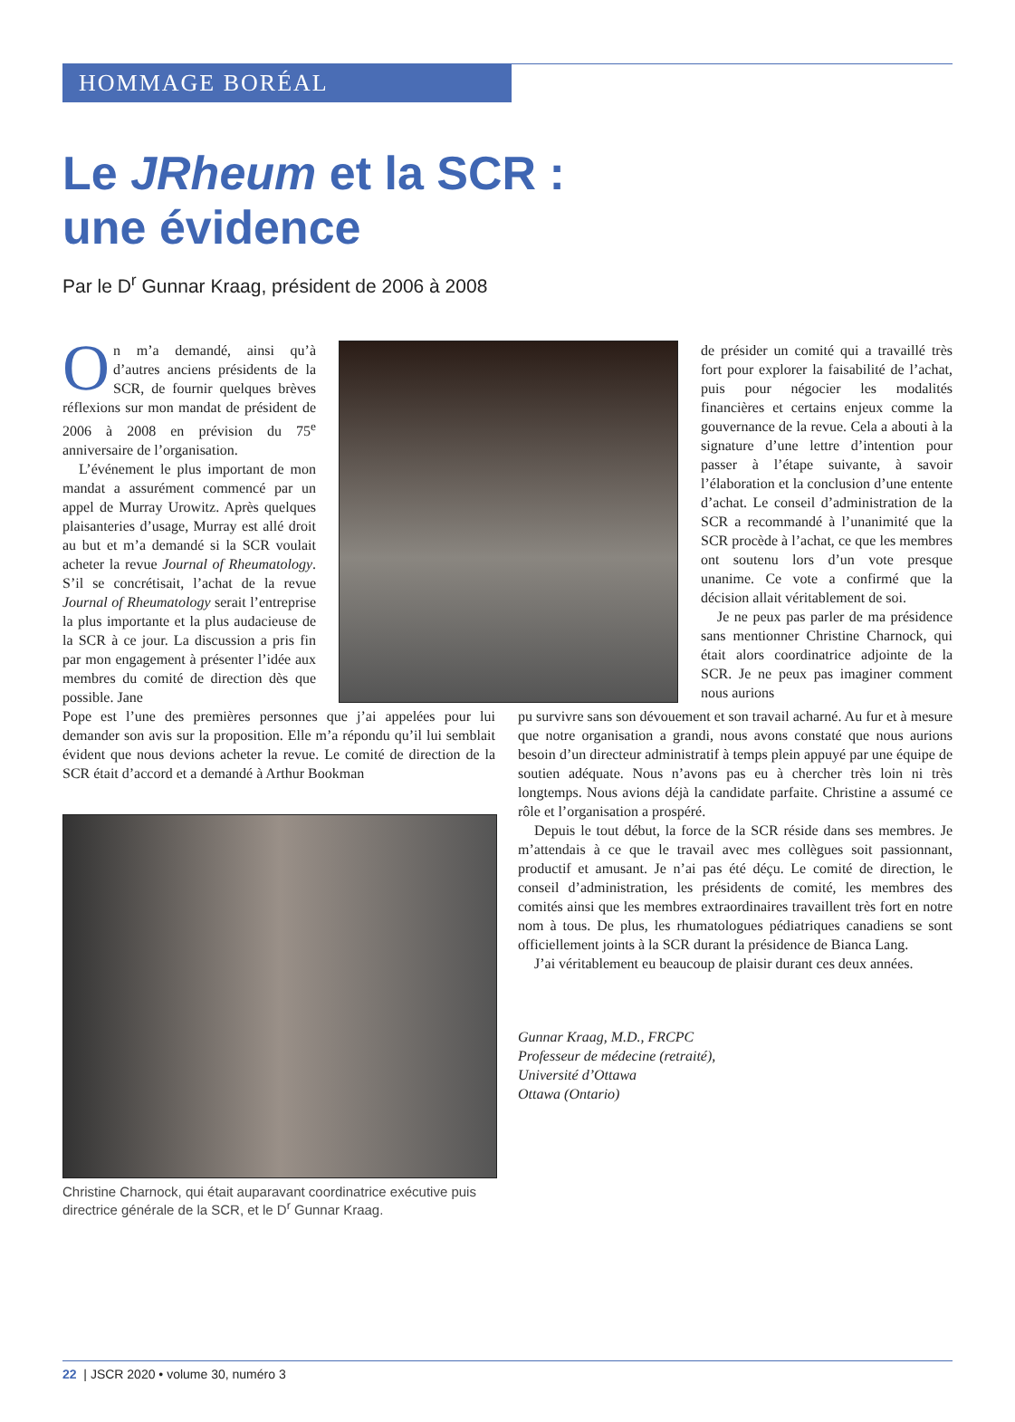HOMMAGE BORÉAL
Le JRheum et la SCR :
une évidence
Par le D<sup>r</sup> Gunnar Kraag, président de 2006 à 2008
On m’a demandé, ainsi qu’à d’autres anciens présidents de la SCR, de fournir quelques brèves réflexions sur mon mandat de président de 2006 à 2008 en prévision du 75<sup>e</sup> anniversaire de l’organisation.
L’événement le plus important de mon mandat a assurément commencé par un appel de Murray Urowitz. Après quelques plaisanteries d’usage, Murray est allé droit au but et m’a demandé si la SCR voulait acheter la revue Journal of Rheumatology. S’il se concrétisait, l’achat de la revue Journal of Rheumatology serait l’entreprise la plus importante et la plus audacieuse de la SCR à ce jour. La discussion a pris fin par mon engagement à présenter l’idée aux membres du comité de direction dès que possible. Jane
de présider un comité qui a travaillé très fort pour explorer la faisabilité de l’achat, puis pour négocier les modalités financières et certains enjeux comme la gouvernance de la revue. Cela a abouti à la signature d’une lettre d’intention pour passer à l’étape suivante, à savoir l’élaboration et la conclusion d’une entente d’achat. Le conseil d’administration de la SCR a recommandé à l’unanimité que la SCR procède à l’achat, ce que les membres ont soutenu lors d’un vote presque unanime. Ce vote a confirmé que la décision allait véritablement de soi.
Je ne peux pas parler de ma présidence sans mentionner Christine Charnock, qui était alors coordinatrice adjointe de la SCR. Je ne peux pas imaginer comment nous aurions
Pope est l’une des premières personnes que j’ai appelées pour lui demander son avis sur la proposition. Elle m’a répondu qu’il lui semblait évident que nous devions acheter la revue. Le comité de direction de la SCR était d’accord et a demandé à Arthur Bookman
Christine Charnock, qui était auparavant coordinatrice exécutive puis directrice générale de la SCR, et le D<sup>r</sup> Gunnar Kraag.
pu survivre sans son dévouement et son travail acharné. Au fur et à mesure que notre organisation a grandi, nous avons constaté que nous aurions besoin d’un directeur administratif à temps plein appuyé par une équipe de soutien adéquate. Nous n’avons pas eu à chercher très loin ni très longtemps. Nous avions déjà la candidate parfaite. Christine a assumé ce rôle et l’organisation a prospéré.
Depuis le tout début, la force de la SCR réside dans ses membres. Je m’attendais à ce que le travail avec mes collègues soit passionnant, productif et amusant. Je n’ai pas été déçu. Le comité de direction, le conseil d’administration, les présidents de comité, les membres des comités ainsi que les membres extraordinaires travaillent très fort en notre nom à tous. De plus, les rhumatologues pédiatriques canadiens se sont officiellement joints à la SCR durant la présidence de Bianca Lang.
J’ai véritablement eu beaucoup de plaisir durant ces deux années.
Gunnar Kraag, M.D., FRCPC
Professeur de médecine (retraité),
Université d’Ottawa
Ottawa (Ontario)
22 | JSCR 2020 • volume 30, numéro 3